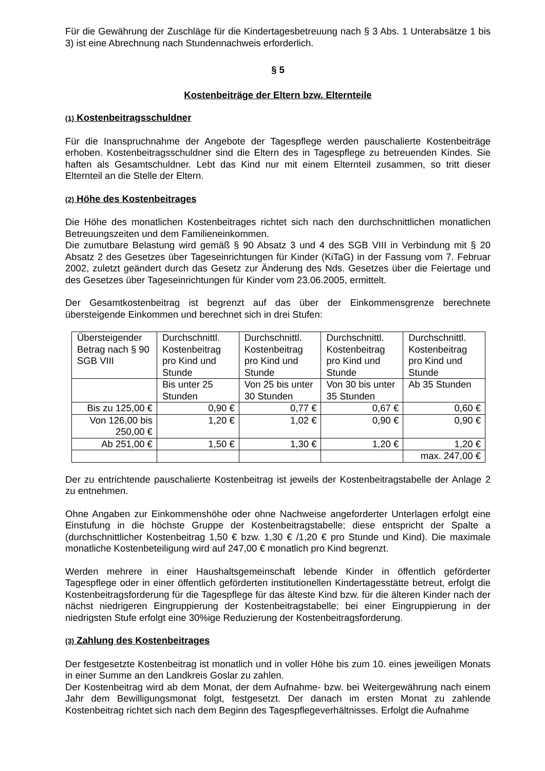Für die Gewährung der Zuschläge für die Kindertagesbetreuung nach § 3 Abs. 1 Unterabsätze 1 bis 3) ist eine Abrechnung nach Stundennachweis erforderlich.
§ 5
Kostenbeiträge der Eltern bzw. Elternteile
(1) Kostenbeitragsschuldner
Für die Inanspruchnahme der Angebote der Tagespflege werden pauschalierte Kostenbeiträge erhoben. Kostenbeitragsschuldner sind die Eltern des in Tagespflege zu betreuenden Kindes. Sie haften als Gesamtschuldner. Lebt das Kind nur mit einem Elternteil zusammen, so tritt dieser Elternteil an die Stelle der Eltern.
(2) Höhe des Kostenbeitrages
Die Höhe des monatlichen Kostenbeitrages richtet sich nach den durchschnittlichen monatlichen Betreuungszeiten und dem Familieneinkommen.
Die zumutbare Belastung wird gemäß § 90 Absatz 3 und 4 des SGB VIII in Verbindung mit § 20 Absatz 2 des Gesetzes über Tageseinrichtungen für Kinder (KiTaG) in der Fassung vom 7. Februar 2002, zuletzt geändert durch das Gesetz zur Änderung des Nds. Gesetzes über die Feiertage und des Gesetzes über Tageseinrichtungen für Kinder vom 23.06.2005, ermittelt.
Der Gesamtkostenbeitrag ist begrenzt auf das über der Einkommensgrenze berechnete übersteigende Einkommen und berechnet sich in drei Stufen:
| Übersteigender Betrag nach § 90 SGB VIII | Durchschnittl. Kostenbeitrag pro Kind und Stunde | Durchschnittl. Kostenbeitrag pro Kind und Stunde | Durchschnittl. Kostenbeitrag pro Kind und Stunde | Durchschnittl. Kostenbeitrag pro Kind und Stunde |
| | Bis unter 25 Stunden | Von 25 bis unter 30 Stunden | Von 30 bis unter 35 Stunden | Ab 35 Stunden |
| Bis zu 125,00 € | 0,90 € | 0,77 € | 0,67 € | 0,60 € |
| Von 126,00 bis 250,00 € | 1,20 € | 1,02 € | 0,90 € | 0,90 € |
| Ab 251,00 € | 1,50 € | 1,30 € | 1,20 € | 1,20 € |
| | | | | max. 247,00 € |
Der zu entrichtende pauschalierte Kostenbeitrag ist jeweils der Kostenbeitragstabelle der Anlage 2 zu entnehmen.
Ohne Angaben zur Einkommenshöhe oder ohne Nachweise angeforderter Unterlagen erfolgt eine Einstufung in die höchste Gruppe der Kostenbeitragstabelle; diese entspricht der Spalte a (durchschnittlicher Kostenbeitrag 1,50 € bzw. 1,30 € /1,20 € pro Stunde und Kind). Die maximale monatliche Kostenbeteiligung wird auf 247,00 € monatlich pro Kind begrenzt.
Werden mehrere in einer Haushaltsgemeinschaft lebende Kinder in öffentlich geförderter Tagespflege oder in einer öffentlich geförderten institutionellen Kindertagesstätte betreut, erfolgt die Kostenbeitragsforderung für die Tagespflege für das älteste Kind bzw. für die älteren Kinder nach der nächst niedrigeren Eingruppierung der Kostenbeitragstabelle; bei einer Eingruppierung in der niedrigsten Stufe erfolgt eine 30%ige Reduzierung der Kostenbeitragsforderung.
(3) Zahlung des Kostenbeitrages
Der festgesetzte Kostenbeitrag ist monatlich und in voller Höhe bis zum 10. eines jeweiligen Monats in einer Summe an den Landkreis Goslar zu zahlen.
Der Kostenbeitrag wird ab dem Monat, der dem Aufnahme- bzw. bei Weitergewährung nach einem Jahr dem Bewilligungsmonat folgt, festgesetzt. Der danach im ersten Monat zu zahlende Kostenbeitrag richtet sich nach dem Beginn des Tagespflegeverhältnisses. Erfolgt die Aufnahme